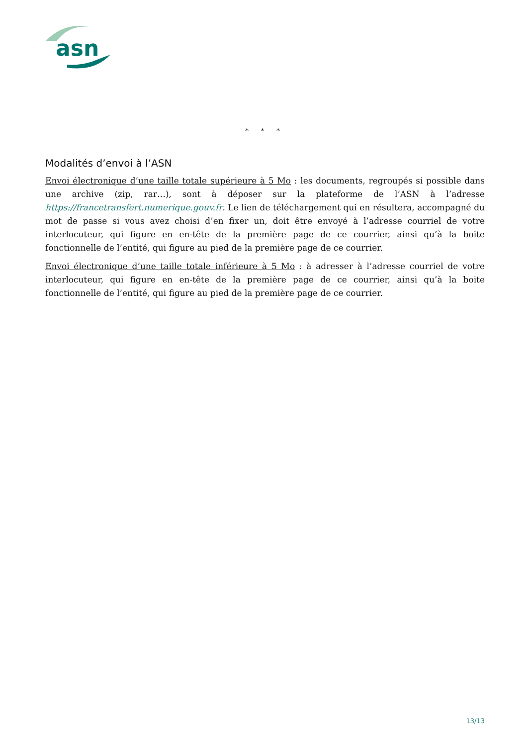asn
* * *
Modalités d’envoi à l’ASN
Envoi électronique d’une taille totale supérieure à 5 Mo : les documents, regroupés si possible dans une archive (zip, rar…), sont à déposer sur la plateforme de l’ASN à l’adresse https://francetransfert.numerique.gouv.fr. Le lien de téléchargement qui en résultera, accompagné du mot de passe si vous avez choisi d’en fixer un, doit être envoyé à l’adresse courriel de votre interlocuteur, qui figure en en-tête de la première page de ce courrier, ainsi qu’à la boite fonctionnelle de l’entité, qui figure au pied de la première page de ce courrier.
Envoi électronique d’une taille totale inférieure à 5 Mo : à adresser à l’adresse courriel de votre interlocuteur, qui figure en en-tête de la première page de ce courrier, ainsi qu’à la boite fonctionnelle de l’entité, qui figure au pied de la première page de ce courrier.
13/13